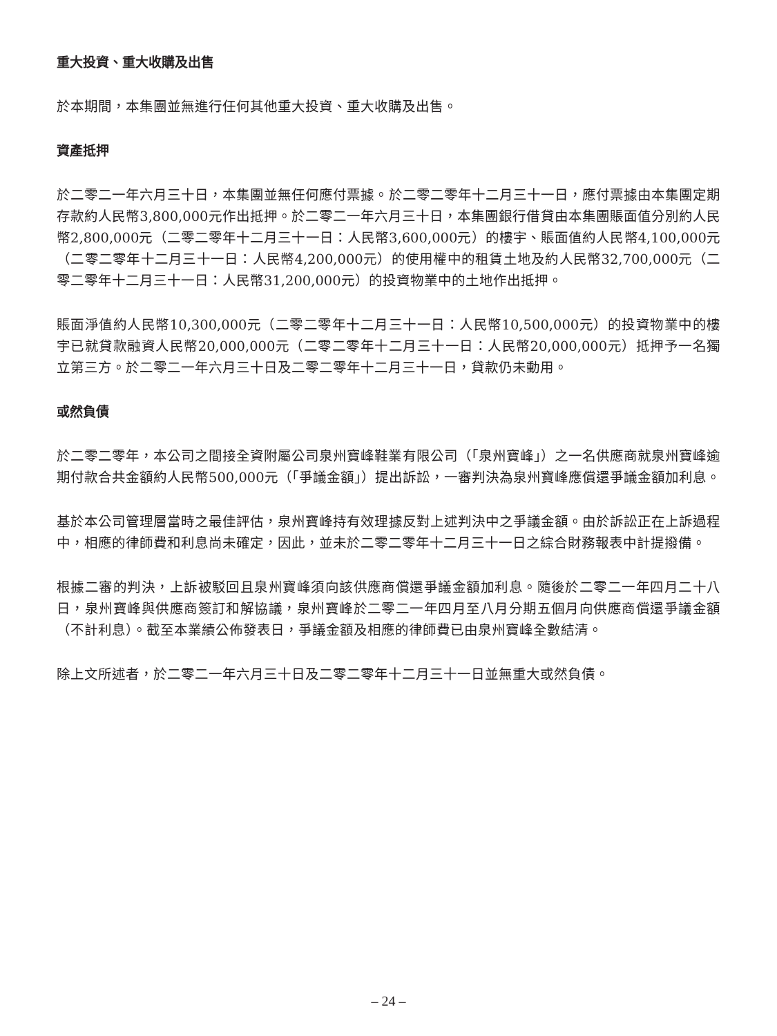重大投資、重大收購及出售
於本期間，本集團並無進行任何其他重大投資、重大收購及出售。
資產抵押
於二零二一年六月三十日，本集團並無任何應付票據。於二零二零年十二月三十一日，應付票據由本集團定期存款約人民幣3,800,000元作出抵押。於二零二一年六月三十日，本集團銀行借貸由本集團賬面值分別約人民幣2,800,000元（二零二零年十二月三十一日：人民幣3,600,000元）的樓宇、賬面值約人民幣4,100,000元（二零二零年十二月三十一日：人民幣4,200,000元）的使用權中的租賃土地及約人民幣32,700,000元（二零二零年十二月三十一日：人民幣31,200,000元）的投資物業中的土地作出抵押。
賬面淨值約人民幣10,300,000元（二零二零年十二月三十一日：人民幣10,500,000元）的投資物業中的樓宇已就貸款融資人民幣20,000,000元（二零二零年十二月三十一日：人民幣20,000,000元）抵押予一名獨立第三方。於二零二一年六月三十日及二零二零年十二月三十一日，貸款仍未動用。
或然負債
於二零二零年，本公司之間接全資附屬公司泉州寶峰鞋業有限公司（「泉州寶峰」）之一名供應商就泉州寶峰逾期付款合共金額約人民幣500,000元（「爭議金額」）提出訴訟，一審判決為泉州寶峰應償還爭議金額加利息。
基於本公司管理層當時之最佳評估，泉州寶峰持有效理據反對上述判決中之爭議金額。由於訴訟正在上訴過程中，相應的律師費和利息尚未確定，因此，並未於二零二零年十二月三十一日之綜合財務報表中計提撥備。
根據二審的判決，上訴被駁回且泉州寶峰須向該供應商償還爭議金額加利息。隨後於二零二一年四月二十八日，泉州寶峰與供應商簽訂和解協議，泉州寶峰於二零二一年四月至八月分期五個月向供應商償還爭議金額（不計利息）。截至本業績公佈發表日，爭議金額及相應的律師費已由泉州寶峰全數結清。
除上文所述者，於二零二一年六月三十日及二零二零年十二月三十一日並無重大或然負債。
– 24 –